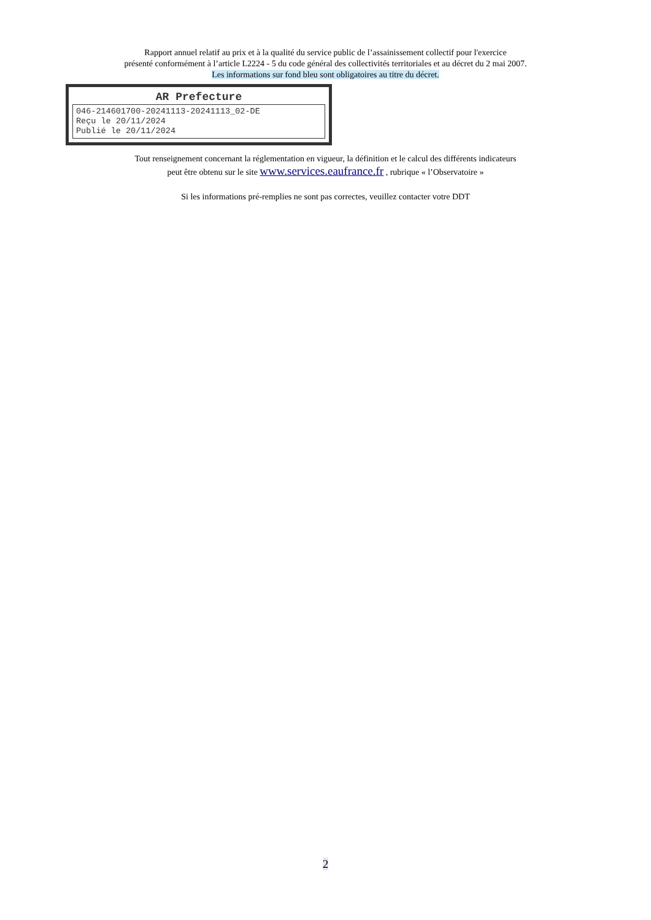Rapport annuel relatif au prix et à la qualité du service public de l’assainissement collectif pour l'exercice
présenté conformément à l’article L2224 - 5 du code général des collectivités territoriales et au décret du 2 mai 2007.
Les informations sur fond bleu sont obligatoires au titre du décret.
AR Prefecture
046-214601700-20241113-20241113_02-DE
Reçu le 20/11/2024
Publié le 20/11/2024
Tout renseignement concernant la réglementation en vigueur, la définition et le calcul des différents indicateurs
peut être obtenu sur le site www.services.eaufrance.fr , rubrique « l’Observatoire »
Si les informations pré-remplies ne sont pas correctes, veuillez contacter votre DDT
2